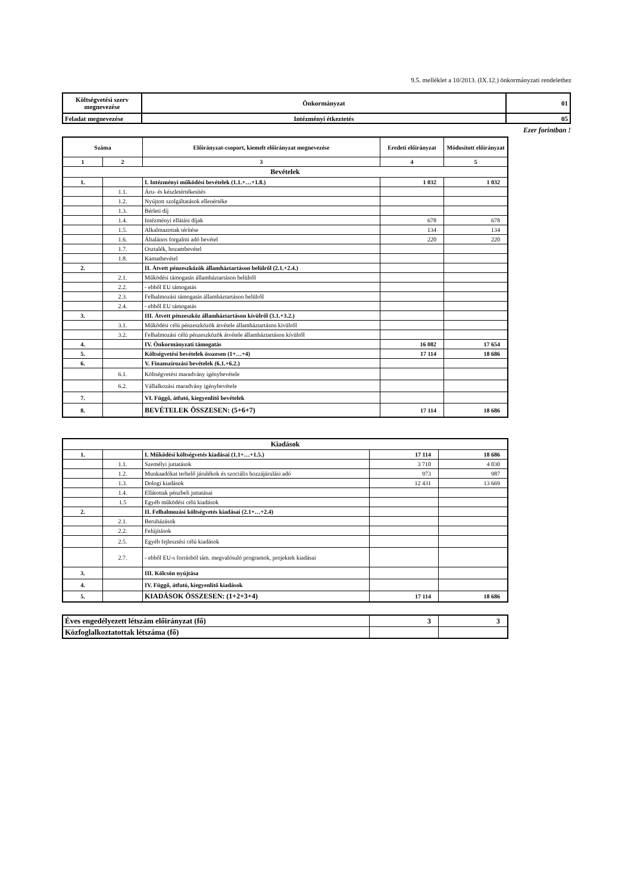9.5. melléklet a 10/2013. (IX.12.) önkormányzati rendelethez
| Költségvetési szerv megnevezése | Önkormányzat | 01 |
| Feladat megnevezése | Intézményi étkeztetés | 05 |
Ezer forintban !
| Száma | | Előirányzat-csoport, kiemelt előirányzat megnevezése | Eredeti előirányzat | Módosított előirányzat |
| 1 | 2 | 3 | 4 | 5 |
| Bevételek | | | | |
| 1. | | I. Intézményi működési bevételek (1.1.+…+1.8.) | 1 032 | 1 032 |
| | 1.1. | Áru- és készletértékesítés | | |
| | 1.2. | Nyújtott szolgáltatások ellenértéke | | |
| | 1.3. | Bérleti díj | | |
| | 1.4. | Intézményi ellátási díjak | 678 | 678 |
| | 1.5. | Alkalmazottak térítése | 134 | 134 |
| | 1.6. | Általános forgalmi adó bevétel | 220 | 220 |
| | 1.7. | Osztalék, hozambevétel | | |
| | 1.8. | Kamatbevétel | | |
| 2. | | II. Átvett pénzeszközök államháztartáson belülről (2.1.+2.4.) | | |
| | 2.1. | Működési támogatás államháztartáson belülről | | |
| | 2.2. | - ebből EU támogatás | | |
| | 2.3. | Felhalmozási támogatás államháztartáson belülről | | |
| | 2.4. | - ebből EU támogatás | | |
| 3. | | III. Átvett pénzeszköz államháztartáson kívülről (3.1.+3.2.) | | |
| | 3.1. | Működési célú pénzeszközök átvétele államháztartáson kívülről | | |
| | 3.2. | Felhalmozási célú pénzeszközök átvétele államháztartáson kívülről | | |
| 4. | | IV. Önkormányzati támogatás | 16 082 | 17 654 |
| 5. | | Költségvetési bevételek összesen (1+…+4) | 17 114 | 18 686 |
| 6. | | V. Finanszírozási bevételek (6.1.+6.2.) | | |
| | 6.1. | Költségvetési maradvány igénybevétele | | |
| | 6.2. | Vállalkozási maradvány igénybevétele | | |
| 7. | | VI. Függő, átfutó, kiegyenlítő bevételek | | |
| 8. | | BEVÉTELEK ÖSSZESEN: (5+6+7) | 17 114 | 18 686 |
| Kiadások | | | | |
| 1. | | I. Működési költségvetés kiadásai (1.1+…+1.5.) | 17 114 | 18 686 |
| | 1.1. | Személyi juttatások | 3 710 | 4 030 |
| | 1.2. | Munkaadókat terhelő járulékok és szociális hozzájárulási adó | 973 | 987 |
| | 1.3. | Dologi kiadások | 12 431 | 13 669 |
| | 1.4. | Ellátottak pénzbeli juttatásai | | |
| | 1.5 | Egyéb működési célú kiadások | | |
| 2. | | II. Felhalmozási költségvetés kiadásai (2.1+…+2.4) | | |
| | 2.1. | Beruházások | | |
| | 2.2. | Felújítások | | |
| | 2.5. | Egyéb fejlesztési célú kiadások | | |
| | 2.7. | - ebből EU-s forrásból tám. megvalósuló programok, projektek kiadásai | | |
| 3. | | III. Kölcsön nyújtása | | |
| 4. | | IV. Függő, átfutó, kiegyenlítő kiadások | | |
| 5. | | KIADÁSOK ÖSSZESEN: (1+2+3+4) | 17 114 | 18 686 |
| Éves engedélyezett létszám előirányzat (fő) | 3 | 3 |
| Közfoglalkoztatottak létszáma (fő) | | |